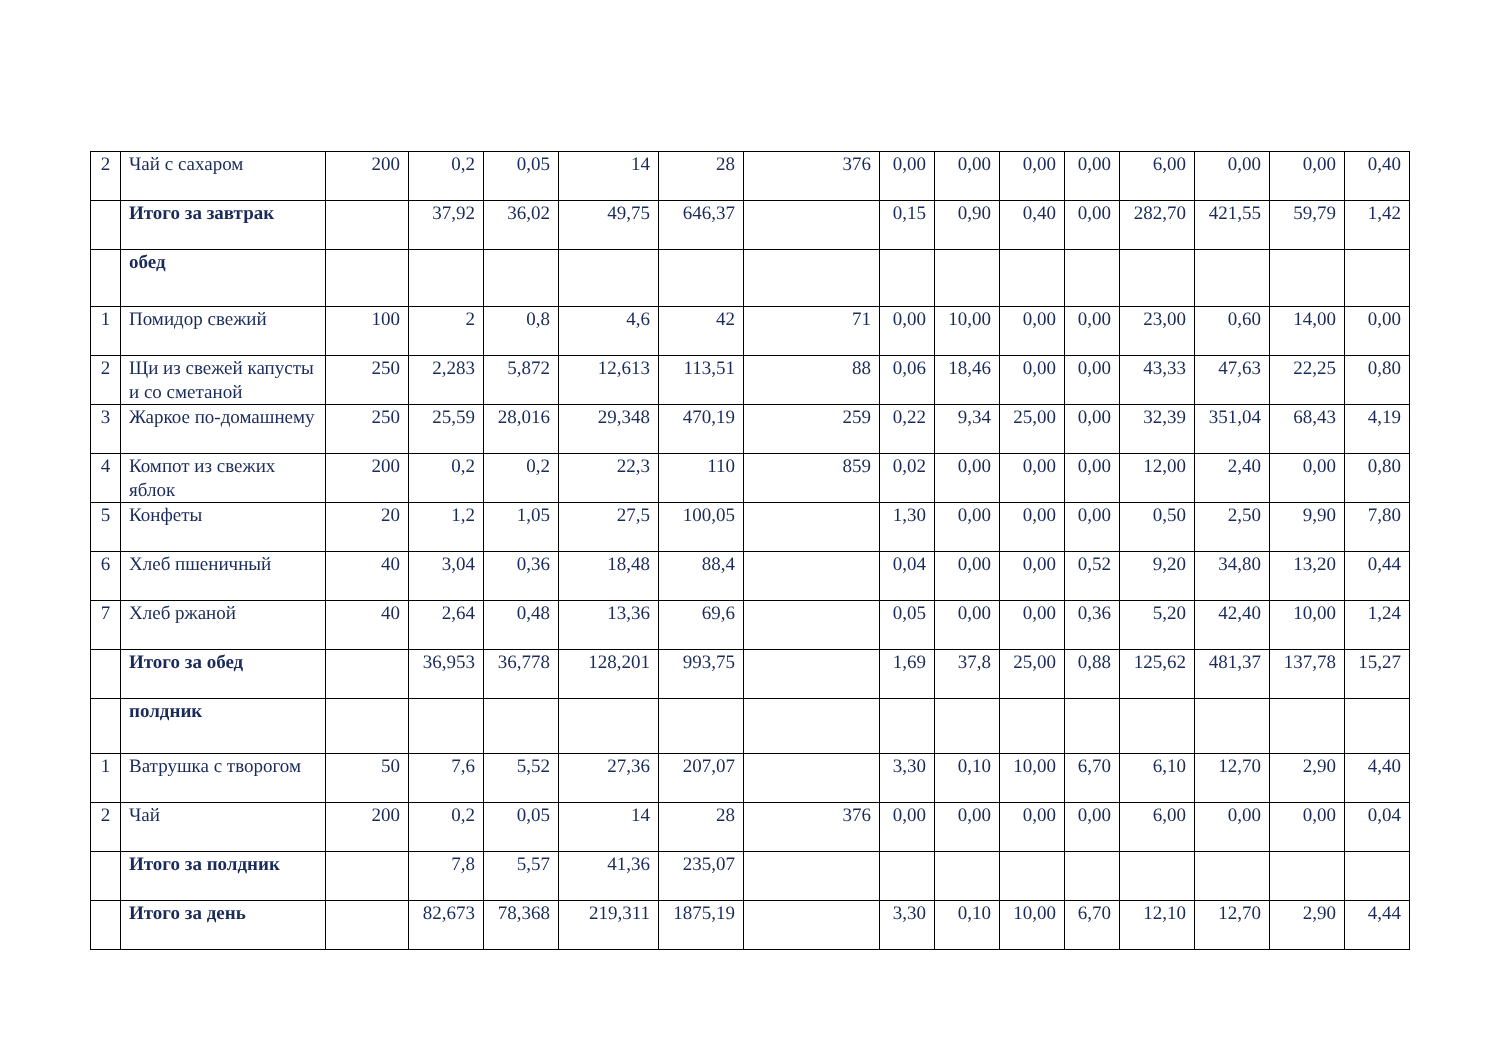| 2 | Чай с сахаром | 200 | 0,2 | 0,05 | 14 | 28 | 376 | 0,00 | 0,00 | 0,00 | 0,00 | 6,00 | 0,00 | 0,00 | 0,40 |
| | Итого за завтрак | | 37,92 | 36,02 | 49,75 | 646,37 | | 0,15 | 0,90 | 0,40 | 0,00 | 282,70 | 421,55 | 59,79 | 1,42 |
| | обед | | | | | | | | | | | | | | |
| 1 | Помидор свежий | 100 | 2 | 0,8 | 4,6 | 42 | 71 | 0,00 | 10,00 | 0,00 | 0,00 | 23,00 | 0,60 | 14,00 | 0,00 |
| 2 | Щи из свежей капусты и со сметаной | 250 | 2,283 | 5,872 | 12,613 | 113,51 | 88 | 0,06 | 18,46 | 0,00 | 0,00 | 43,33 | 47,63 | 22,25 | 0,80 |
| 3 | Жаркое по-домашнему | 250 | 25,59 | 28,016 | 29,348 | 470,19 | 259 | 0,22 | 9,34 | 25,00 | 0,00 | 32,39 | 351,04 | 68,43 | 4,19 |
| 4 | Компот из свежих яблок | 200 | 0,2 | 0,2 | 22,3 | 110 | 859 | 0,02 | 0,00 | 0,00 | 0,00 | 12,00 | 2,40 | 0,00 | 0,80 |
| 5 | Конфеты | 20 | 1,2 | 1,05 | 27,5 | 100,05 | | 1,30 | 0,00 | 0,00 | 0,00 | 0,50 | 2,50 | 9,90 | 7,80 |
| 6 | Хлеб пшеничный | 40 | 3,04 | 0,36 | 18,48 | 88,4 | | 0,04 | 0,00 | 0,00 | 0,52 | 9,20 | 34,80 | 13,20 | 0,44 |
| 7 | Хлеб ржаной | 40 | 2,64 | 0,48 | 13,36 | 69,6 | | 0,05 | 0,00 | 0,00 | 0,36 | 5,20 | 42,40 | 10,00 | 1,24 |
| | Итого за обед | | 36,953 | 36,778 | 128,201 | 993,75 | | 1,69 | 37,8 | 25,00 | 0,88 | 125,62 | 481,37 | 137,78 | 15,27 |
| | полдник | | | | | | | | | | | | | | |
| 1 | Ватрушка с творогом | 50 | 7,6 | 5,52 | 27,36 | 207,07 | | 3,30 | 0,10 | 10,00 | 6,70 | 6,10 | 12,70 | 2,90 | 4,40 |
| 2 | Чай | 200 | 0,2 | 0,05 | 14 | 28 | 376 | 0,00 | 0,00 | 0,00 | 0,00 | 6,00 | 0,00 | 0,00 | 0,04 |
| | Итого за полдник | | 7,8 | 5,57 | 41,36 | 235,07 | | | | | | | | | |
| | Итого за день | | 82,673 | 78,368 | 219,311 | 1875,19 | | 3,30 | 0,10 | 10,00 | 6,70 | 12,10 | 12,70 | 2,90 | 4,44 |